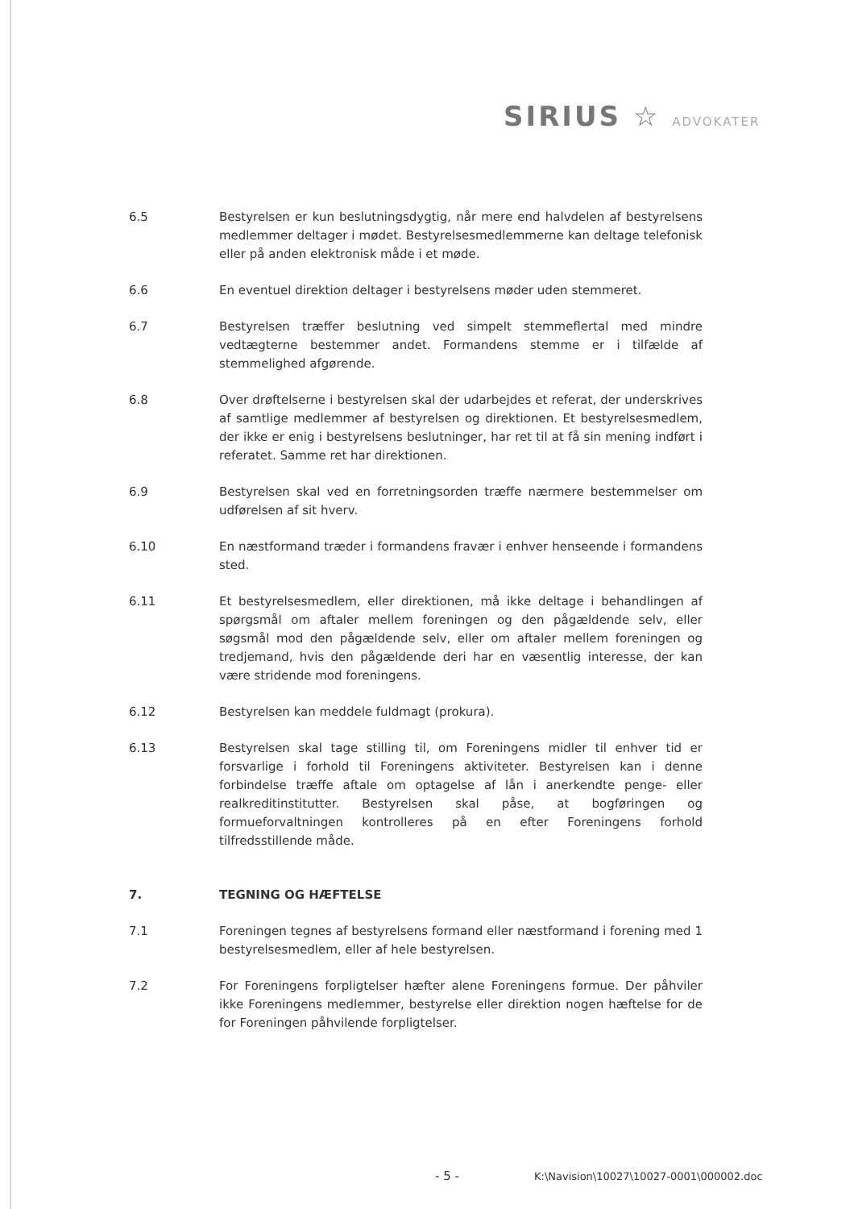SIRIUS ☆ ADVOKATER
6.5 Bestyrelsen er kun beslutningsdygtig, når mere end halvdelen af bestyrelsens medlemmer deltager i mødet. Bestyrelsesmedlemmerne kan deltage telefonisk eller på anden elektronisk måde i et møde.
6.6 En eventuel direktion deltager i bestyrelsens møder uden stemmeret.
6.7 Bestyrelsen træffer beslutning ved simpelt stemmeflertal med mindre vedtægterne bestemmer andet. Formandens stemme er i tilfælde af stemmelighed afgørende.
6.8 Over drøftelserne i bestyrelsen skal der udarbejdes et referat, der underskrives af samtlige medlemmer af bestyrelsen og direktionen. Et bestyrelsesmedlem, der ikke er enig i bestyrelsens beslutninger, har ret til at få sin mening indført i referatet. Samme ret har direktionen.
6.9 Bestyrelsen skal ved en forretningsorden træffe nærmere bestemmelser om udførelsen af sit hverv.
6.10 En næstformand træder i formandens fravær i enhver henseende i formandens sted.
6.11 Et bestyrelsesmedlem, eller direktionen, må ikke deltage i behandlingen af spørgsmål om aftaler mellem foreningen og den pågældende selv, eller søgsmål mod den pågældende selv, eller om aftaler mellem foreningen og tredjemand, hvis den pågældende deri har en væsentlig interesse, der kan være stridende mod foreningens.
6.12 Bestyrelsen kan meddele fuldmagt (prokura).
6.13 Bestyrelsen skal tage stilling til, om Foreningens midler til enhver tid er forsvarlige i forhold til Foreningens aktiviteter. Bestyrelsen kan i denne forbindelse træffe aftale om optagelse af lån i anerkendte penge- eller realkreditinstitutter. Bestyrelsen skal påse, at bogføringen og formueforvaltningen kontrolleres på en efter Foreningens forhold tilfredsstillende måde.
7. TEGNING OG HÆFTELSE
7.1 Foreningen tegnes af bestyrelsens formand eller næstformand i forening med 1 bestyrelsesmedlem, eller af hele bestyrelsen.
7.2 For Foreningens forpligtelser hæfter alene Foreningens formue. Der påhviler ikke Foreningens medlemmer, bestyrelse eller direktion nogen hæftelse for de for Foreningen påhvilende forpligtelser.
- 5 -
K:\Navision\10027\10027-0001\000002.doc